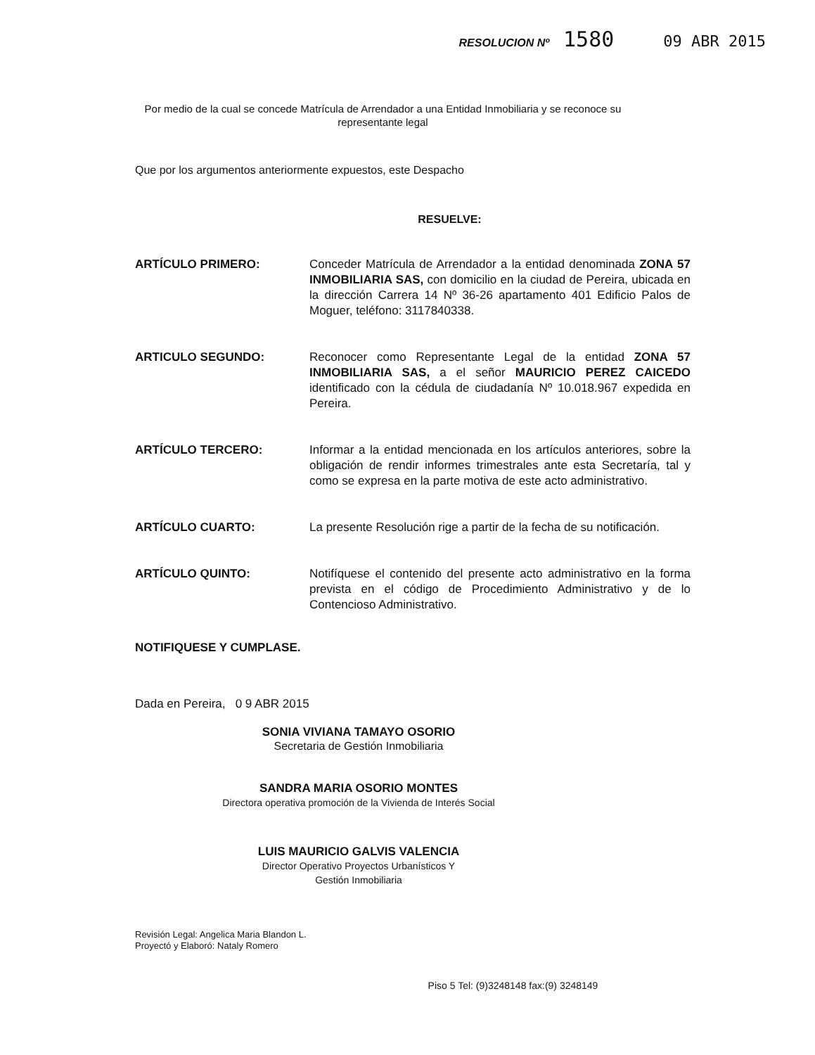RESOLUCION Nº 1580 09 ABR 2015
Por medio de la cual se concede Matrícula de Arrendador a una Entidad Inmobiliaria y se reconoce su representante legal
Que por los argumentos anteriormente expuestos, este Despacho
RESUELVE:
ARTÍCULO PRIMERO: Conceder Matrícula de Arrendador a la entidad denominada ZONA 57 INMOBILIARIA SAS, con domicilio en la ciudad de Pereira, ubicada en la dirección Carrera 14 Nº 36-26 apartamento 401 Edificio Palos de Moguer, teléfono: 3117840338.
ARTICULO SEGUNDO: Reconocer como Representante Legal de la entidad ZONA 57 INMOBILIARIA SAS, a el señor MAURICIO PEREZ CAICEDO identificado con la cédula de ciudadanía Nº 10.018.967 expedida en Pereira.
ARTÍCULO TERCERO: Informar a la entidad mencionada en los artículos anteriores, sobre la obligación de rendir informes trimestrales ante esta Secretaría, tal y como se expresa en la parte motiva de este acto administrativo.
ARTÍCULO CUARTO: La presente Resolución rige a partir de la fecha de su notificación.
ARTÍCULO QUINTO: Notifíquese el contenido del presente acto administrativo en la forma prevista en el código de Procedimiento Administrativo y de lo Contencioso Administrativo.
NOTIFIQUESE Y CUMPLASE.
Dada en Pereira, 0 9 ABR 2015
SONIA VIVIANA TAMAYO OSORIO
Secretaria de Gestión Inmobiliaria
SANDRA MARIA OSORIO MONTES
Directora operativa promoción de la Vivienda de Interés Social
LUIS MAURICIO GALVIS VALENCIA
Director Operativo Proyectos Urbanísticos Y
Gestión Inmobiliaria
Revisión Legal: Angelica Maria Blandon L.
Proyectó y Elaboró: Nataly Romero
Piso 5 Tel: (9)3248148 fax:(9) 3248149